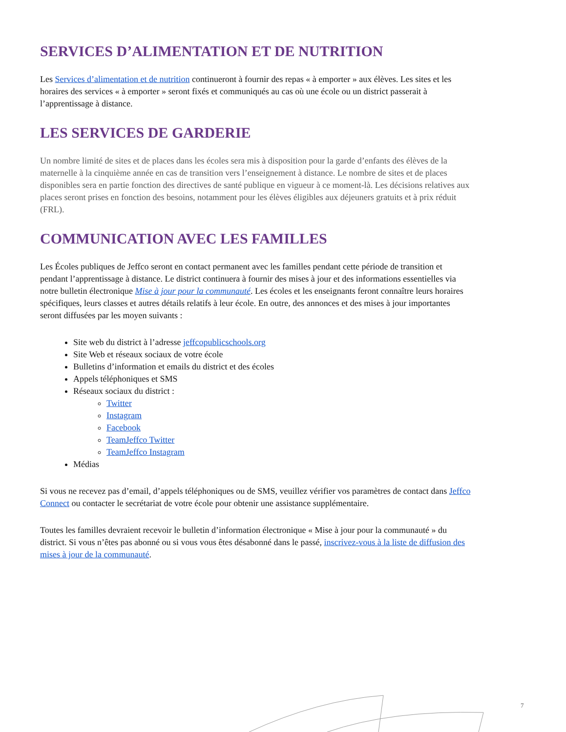SERVICES D’ALIMENTATION ET DE NUTRITION
Les Services d’alimentation et de nutrition continueront à fournir des repas « à emporter » aux élèves. Les sites et les horaires des services « à emporter » seront fixés et communiqués au cas où une école ou un district passerait à l’apprentissage à distance.
LES SERVICES DE GARDERIE
Un nombre limité de sites et de places dans les écoles sera mis à disposition pour la garde d’enfants des élèves de la maternelle à la cinquième année en cas de transition vers l’enseignement à distance. Le nombre de sites et de places disponibles sera en partie fonction des directives de santé publique en vigueur à ce moment-là. Les décisions relatives aux places seront prises en fonction des besoins, notamment pour les élèves éligibles aux déjeuners gratuits et à prix réduit (FRL).
COMMUNICATION AVEC LES FAMILLES
Les Écoles publiques de Jeffco seront en contact permanent avec les familles pendant cette période de transition et pendant l’apprentissage à distance. Le district continuera à fournir des mises à jour et des informations essentielles via notre bulletin électronique Mise à jour pour la communauté. Les écoles et les enseignants feront connaître leurs horaires spécifiques, leurs classes et autres détails relatifs à leur école. En outre, des annonces et des mises à jour importantes seront diffusées par les moyen suivants :
Site web du district à l’adresse jeffcopublicschools.org
Site Web et réseaux sociaux de votre école
Bulletins d’information et emails du district et des écoles
Appels téléphoniques et SMS
Réseaux sociaux du district :
Twitter
Instagram
Facebook
TeamJeffco Twitter
TeamJeffco Instagram
Médias
Si vous ne recevez pas d’email, d’appels téléphoniques ou de SMS, veuillez vérifier vos paramètres de contact dans Jeffco Connect ou contacter le secrétariat de votre école pour obtenir une assistance supplémentaire.
Toutes les familles devraient recevoir le bulletin d’information électronique « Mise à jour pour la communauté » du district. Si vous n’êtes pas abonné ou si vous vous êtes désabonné dans le passé, inscrivez-vous à la liste de diffusion des mises à jour de la communauté.
7